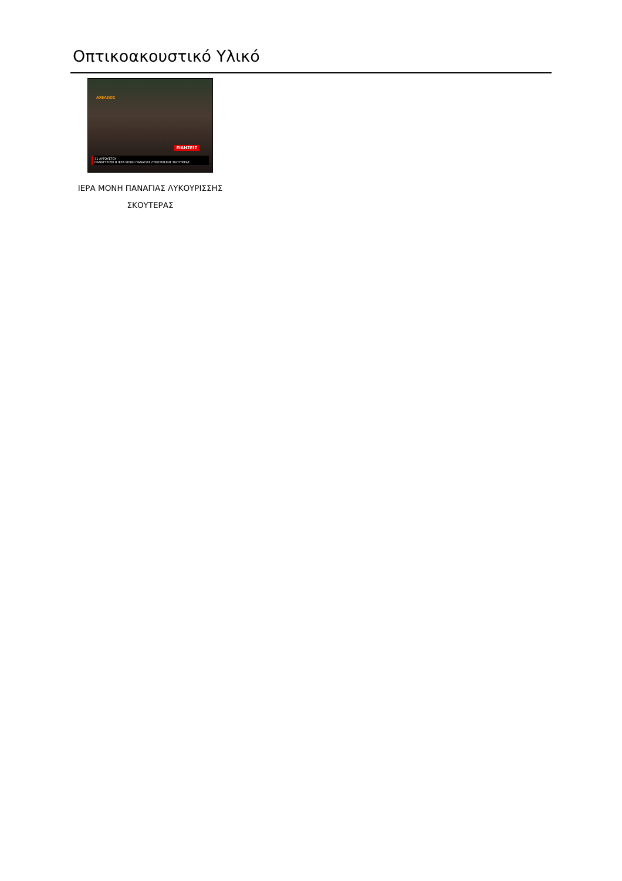Οπτικοακουστικό Υλικό
ΑΧΕΛΩΟΣ
ΕΙΔΗΣΕΙΣ
31 ΑΥΓΟΥΣΤΟΥ
ΠΑΝΗΓΥΡΙΖΕΙ Η ΙΕΡΑ ΜΟΝΗ ΠΑΝΑΓΙΑΣ ΛΥΚΟΥΡΙΣΣΗΣ ΣΚΟΥΤΕΡΑΣ
ΙΕΡΑ ΜΟΝΗ ΠΑΝΑΓΙΑΣ ΛΥΚΟΥΡΙΣΣΗΣ
ΣΚΟΥΤΕΡΑΣ